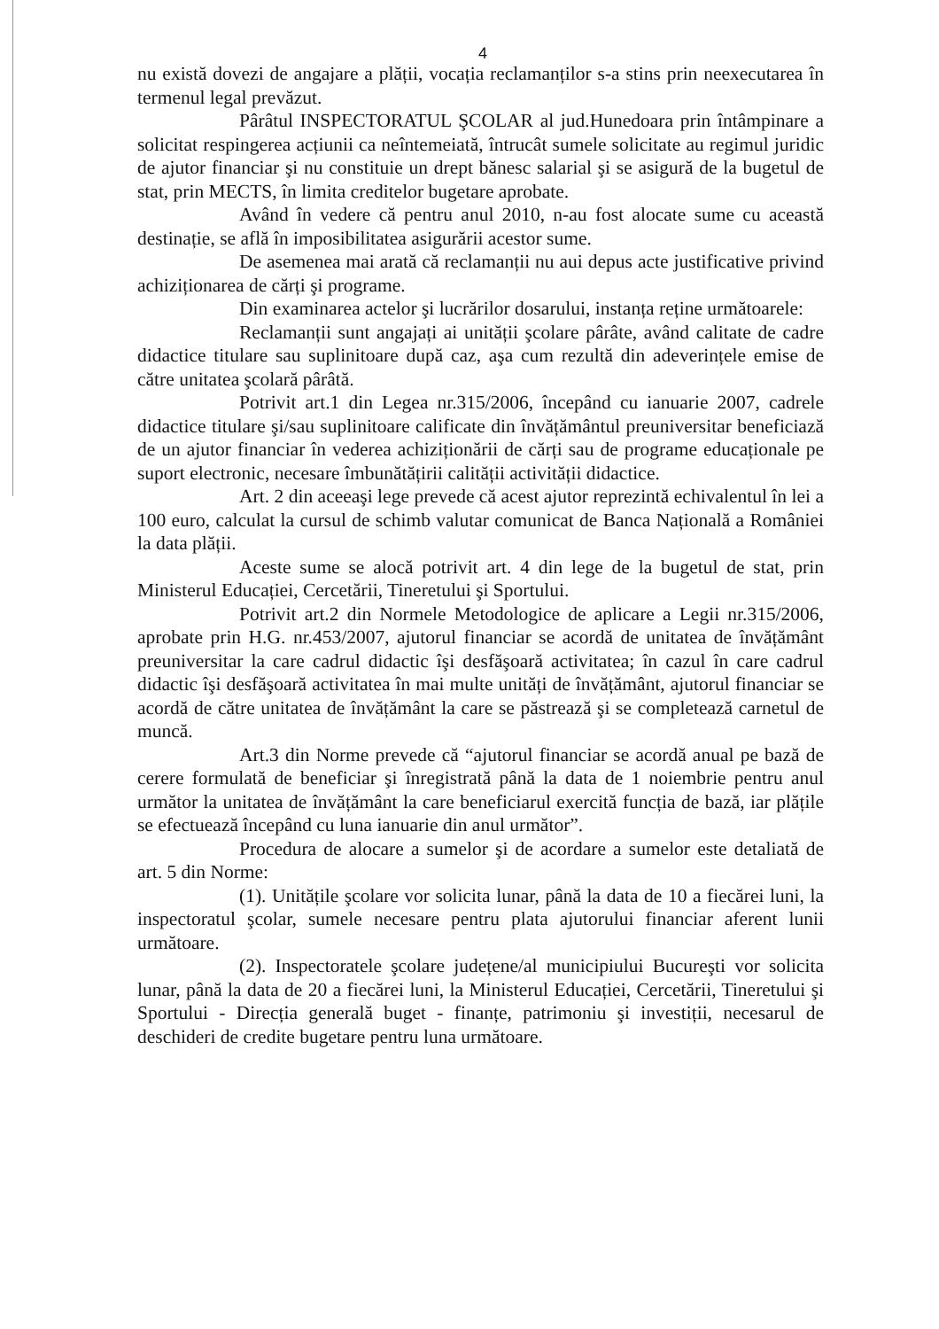4
nu există dovezi de angajare a plății, vocația reclamanților s-a stins prin neexecutarea în termenul legal prevăzut.
Pârâtul INSPECTORATUL ŞCOLAR al jud.Hunedoara prin întâmpinare a solicitat respingerea acțiunii ca neîntemeiată, întrucât sumele solicitate au regimul juridic de ajutor financiar şi nu constituie un drept bănesc salarial şi se asigură de la bugetul de stat, prin MECTS, în limita creditelor bugetare aprobate.
Având în vedere că pentru anul 2010, n-au fost alocate sume cu această destinație, se află în imposibilitatea asigurării acestor sume.
De asemenea mai arată că reclamanții nu aui depus acte justificative privind achiziționarea de cărți şi programe.
Din examinarea actelor şi lucrărilor dosarului, instanța reține următoarele:
Reclamanții sunt angajați ai unității şcolare pârâte, având calitate de cadre didactice titulare sau suplinitoare după caz, aşa cum rezultă din adeverințele emise de către unitatea şcolară pârâtă.
Potrivit art.1 din Legea nr.315/2006, începând cu ianuarie 2007, cadrele didactice titulare şi/sau suplinitoare calificate din învățământul preuniversitar beneficiază de un ajutor financiar în vederea achiziționării de cărți sau de programe educaționale pe suport electronic, necesare îmbunătățirii calității activității didactice.
Art. 2 din aceeaşi lege prevede că acest ajutor reprezintă echivalentul în lei a 100 euro, calculat la cursul de schimb valutar comunicat de Banca Națională a României la data plății.
Aceste sume se alocă potrivit art. 4 din lege de la bugetul de stat, prin Ministerul Educației, Cercetării, Tineretului şi Sportului.
Potrivit art.2 din Normele Metodologice de aplicare a Legii nr.315/2006, aprobate prin H.G. nr.453/2007, ajutorul financiar se acordă de unitatea de învățământ preuniversitar la care cadrul didactic îşi desfăşoară activitatea; în cazul în care cadrul didactic îşi desfăşoară activitatea în mai multe unități de învățământ, ajutorul financiar se acordă de către unitatea de învățământ la care se păstrează şi se completează carnetul de muncă.
Art.3 din Norme prevede că “ajutorul financiar se acordă anual pe bază de cerere formulată de beneficiar şi înregistrată până la data de 1 noiembrie pentru anul următor la unitatea de învățământ la care beneficiarul exercită funcția de bază, iar plățile se efectuează începând cu luna ianuarie din anul următor”.
Procedura de alocare a sumelor şi de acordare a sumelor este detaliată de art. 5 din Norme:
(1). Unitățile şcolare vor solicita lunar, până la data de 10 a fiecărei luni, la inspectoratul şcolar, sumele necesare pentru plata ajutorului financiar aferent lunii următoare.
(2). Inspectoratele şcolare județene/al municipiului Bucureşti vor solicita lunar, până la data de 20 a fiecărei luni, la Ministerul Educației, Cercetării, Tineretului şi Sportului - Direcția generală buget - finanțe, patrimoniu şi investiții, necesarul de deschideri de credite bugetare pentru luna următoare.